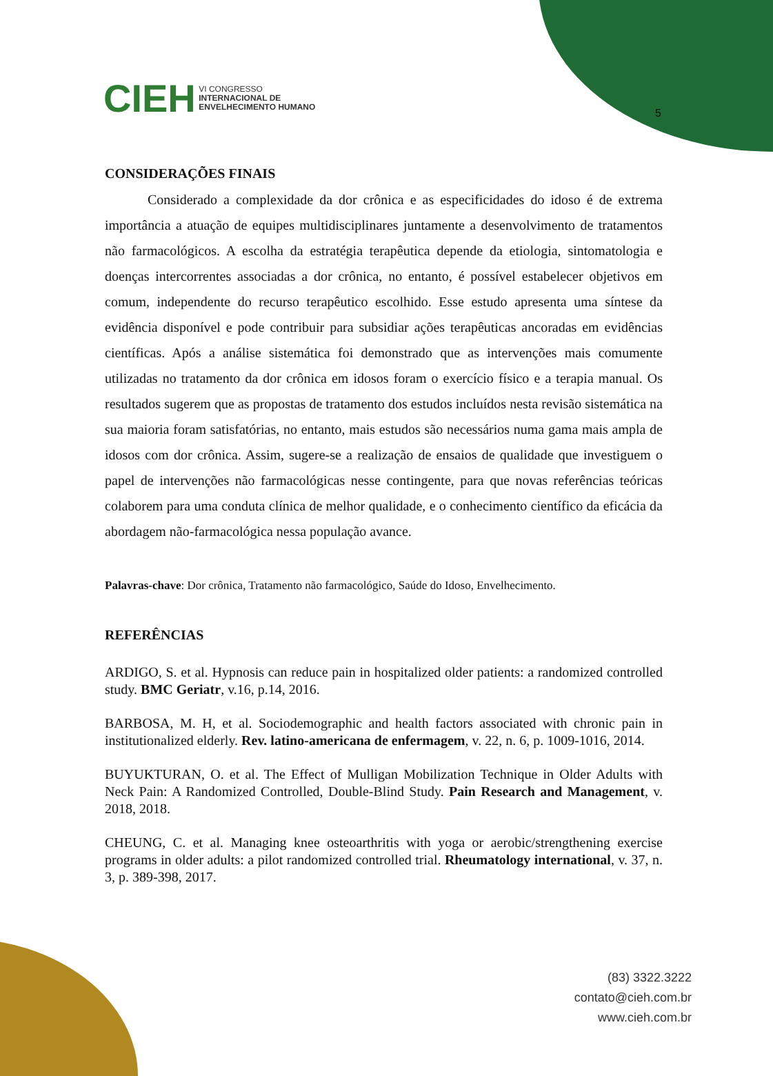CIEH VI CONGRESSO
INTERNACIONAL DE
ENVELHECIMENTO HUMANO
5
CONSIDERAÇÕES FINAIS
Considerado a complexidade da dor crônica e as especificidades do idoso é de extrema importância a atuação de equipes multidisciplinares juntamente a desenvolvimento de tratamentos não farmacológicos. A escolha da estratégia terapêutica depende da etiologia, sintomatologia e doenças intercorrentes associadas a dor crônica, no entanto, é possível estabelecer objetivos em comum, independente do recurso terapêutico escolhido. Esse estudo apresenta uma síntese da evidência disponível e pode contribuir para subsidiar ações terapêuticas ancoradas em evidências científicas. Após a análise sistemática foi demonstrado que as intervenções mais comumente utilizadas no tratamento da dor crônica em idosos foram o exercício físico e a terapia manual. Os resultados sugerem que as propostas de tratamento dos estudos incluídos nesta revisão sistemática na sua maioria foram satisfatórias, no entanto, mais estudos são necessários numa gama mais ampla de idosos com dor crônica. Assim, sugere-se a realização de ensaios de qualidade que investiguem o papel de intervenções não farmacológicas nesse contingente, para que novas referências teóricas colaborem para uma conduta clínica de melhor qualidade, e o conhecimento científico da eficácia da abordagem não-farmacológica nessa população avance.
Palavras-chave: Dor crônica, Tratamento não farmacológico, Saúde do Idoso, Envelhecimento.
REFERÊNCIAS
ARDIGO, S. et al. Hypnosis can reduce pain in hospitalized older patients: a randomized controlled study. BMC Geriatr, v.16, p.14, 2016.
BARBOSA, M. H, et al. Sociodemographic and health factors associated with chronic pain in institutionalized elderly. Rev. latino-americana de enfermagem, v. 22, n. 6, p. 1009-1016, 2014.
BUYUKTURAN, O. et al. The Effect of Mulligan Mobilization Technique in Older Adults with Neck Pain: A Randomized Controlled, Double-Blind Study. Pain Research and Management, v. 2018, 2018.
CHEUNG, C. et al. Managing knee osteoarthritis with yoga or aerobic/strengthening exercise programs in older adults: a pilot randomized controlled trial. Rheumatology international, v. 37, n. 3, p. 389-398, 2017.
(83) 3322.3222
contato@cieh.com.br
www.cieh.com.br